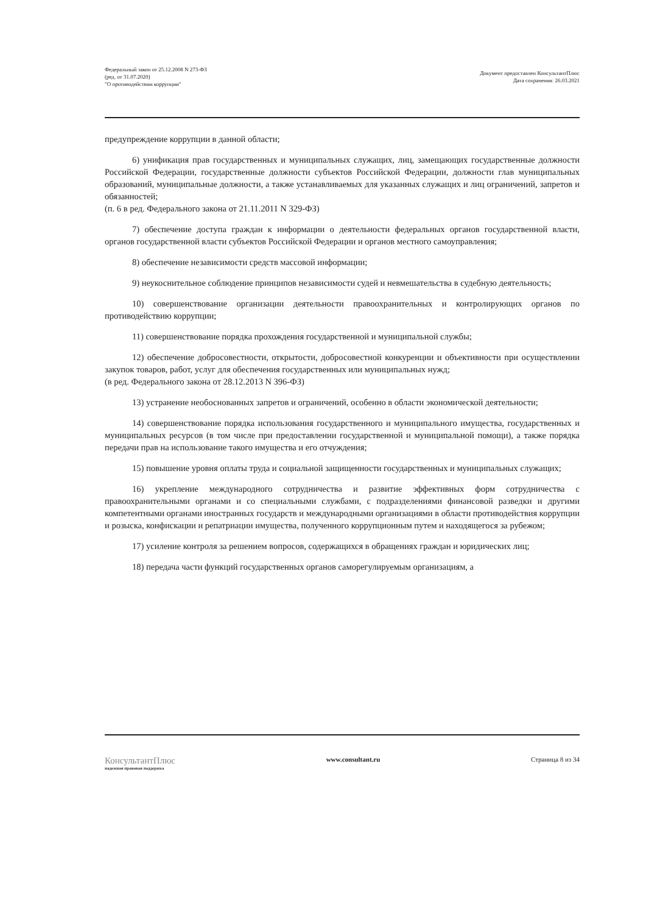Федеральный закон от 25.12.2008 N 273-ФЗ
(ред. от 31.07.2020)
"О противодействии коррупции"
Документ предоставлен КонсультантПлюс
Дата сохранения: 26.03.2021
предупреждение коррупции в данной области;
6) унификация прав государственных и муниципальных служащих, лиц, замещающих государственные должности Российской Федерации, государственные должности субъектов Российской Федерации, должности глав муниципальных образований, муниципальные должности, а также устанавливаемых для указанных служащих и лиц ограничений, запретов и обязанностей;
(п. 6 в ред. Федерального закона от 21.11.2011 N 329-ФЗ)
7) обеспечение доступа граждан к информации о деятельности федеральных органов государственной власти, органов государственной власти субъектов Российской Федерации и органов местного самоуправления;
8) обеспечение независимости средств массовой информации;
9) неукоснительное соблюдение принципов независимости судей и невмешательства в судебную деятельность;
10) совершенствование организации деятельности правоохранительных и контролирующих органов по противодействию коррупции;
11) совершенствование порядка прохождения государственной и муниципальной службы;
12) обеспечение добросовестности, открытости, добросовестной конкуренции и объективности при осуществлении закупок товаров, работ, услуг для обеспечения государственных или муниципальных нужд;
(в ред. Федерального закона от 28.12.2013 N 396-ФЗ)
13) устранение необоснованных запретов и ограничений, особенно в области экономической деятельности;
14) совершенствование порядка использования государственного и муниципального имущества, государственных и муниципальных ресурсов (в том числе при предоставлении государственной и муниципальной помощи), а также порядка передачи прав на использование такого имущества и его отчуждения;
15) повышение уровня оплаты труда и социальной защищенности государственных и муниципальных служащих;
16) укрепление международного сотрудничества и развитие эффективных форм сотрудничества с правоохранительными органами и со специальными службами, с подразделениями финансовой разведки и другими компетентными органами иностранных государств и международными организациями в области противодействия коррупции и розыска, конфискации и репатриации имущества, полученного коррупционным путем и находящегося за рубежом;
17) усиление контроля за решением вопросов, содержащихся в обращениях граждан и юридических лиц;
18) передача части функций государственных органов саморегулируемым организациям, а
КонсультантПлюс
надежная правовая поддержка
www.consultant.ru Страница 8 из 34